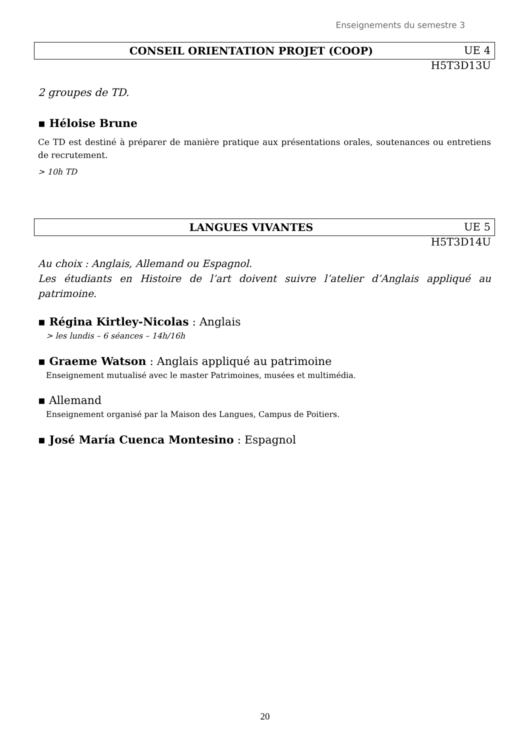Enseignements du semestre 3
CONSEIL ORIENTATION PROJET (COOP) UE 4
H5T3D13U
2 groupes de TD.
▪ Héloise Brune
Ce TD est destiné à préparer de manière pratique aux présentations orales, soutenances ou entretiens de recrutement.
> 10h TD
LANGUES VIVANTES UE 5
H5T3D14U
Au choix : Anglais, Allemand ou Espagnol.
Les étudiants en Histoire de l’art doivent suivre l’atelier d’Anglais appliqué au patrimoine.
▪ Régina Kirtley-Nicolas : Anglais
> les lundis – 6 séances – 14h/16h
▪ Graeme Watson : Anglais appliqué au patrimoine
Enseignement mutualisé avec le master Patrimoines, musées et multimédia.
▪ Allemand
Enseignement organisé par la Maison des Langues, Campus de Poitiers.
▪ José María Cuenca Montesino : Espagnol
20